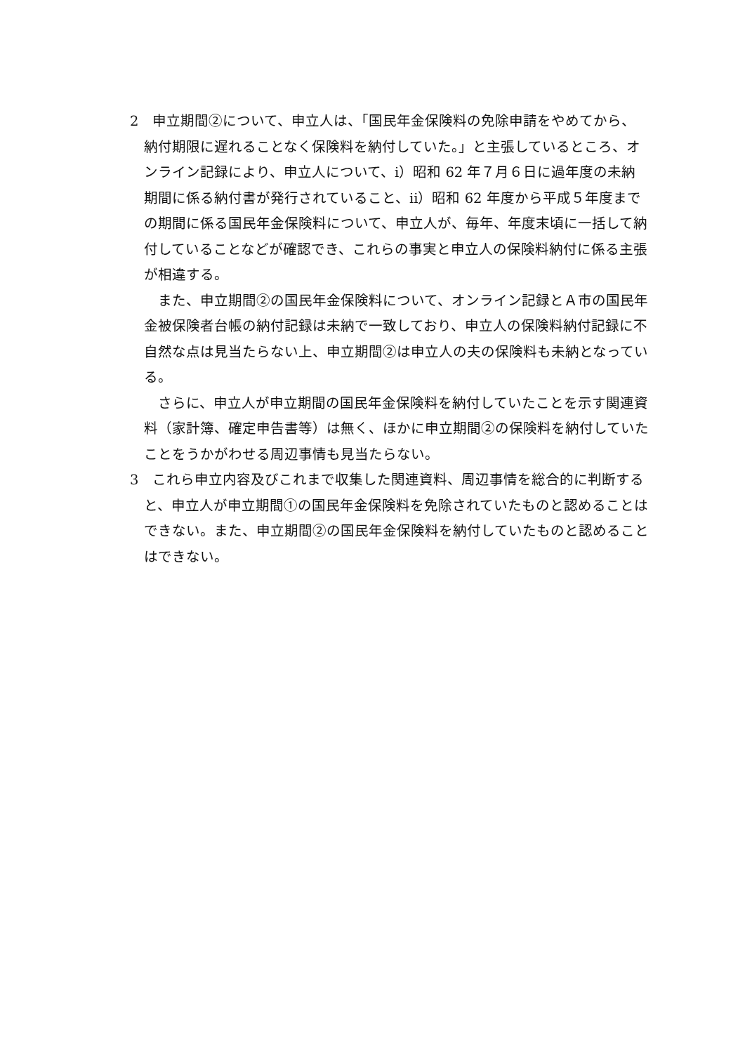2　申立期間②について、申立人は、「国民年金保険料の免除申請をやめてから、納付期限に遅れることなく保険料を納付していた。」と主張しているところ、オンライン記録により、申立人について、ⅰ）昭和 62 年７月６日に過年度の未納期間に係る納付書が発行されていること、ⅱ）昭和 62 年度から平成５年度までの期間に係る国民年金保険料について、申立人が、毎年、年度末頃に一括して納付していることなどが確認でき、これらの事実と申立人の保険料納付に係る主張が相違する。
また、申立期間②の国民年金保険料について、オンライン記録とＡ市の国民年金被保険者台帳の納付記録は未納で一致しており、申立人の保険料納付記録に不自然な点は見当たらない上、申立期間②は申立人の夫の保険料も未納となっている。
さらに、申立人が申立期間の国民年金保険料を納付していたことを示す関連資料（家計簿、確定申告書等）は無く、ほかに申立期間②の保険料を納付していたことをうかがわせる周辺事情も見当たらない。
3　これら申立内容及びこれまで収集した関連資料、周辺事情を総合的に判断すると、申立人が申立期間①の国民年金保険料を免除されていたものと認めることはできない。また、申立期間②の国民年金保険料を納付していたものと認めることはできない。